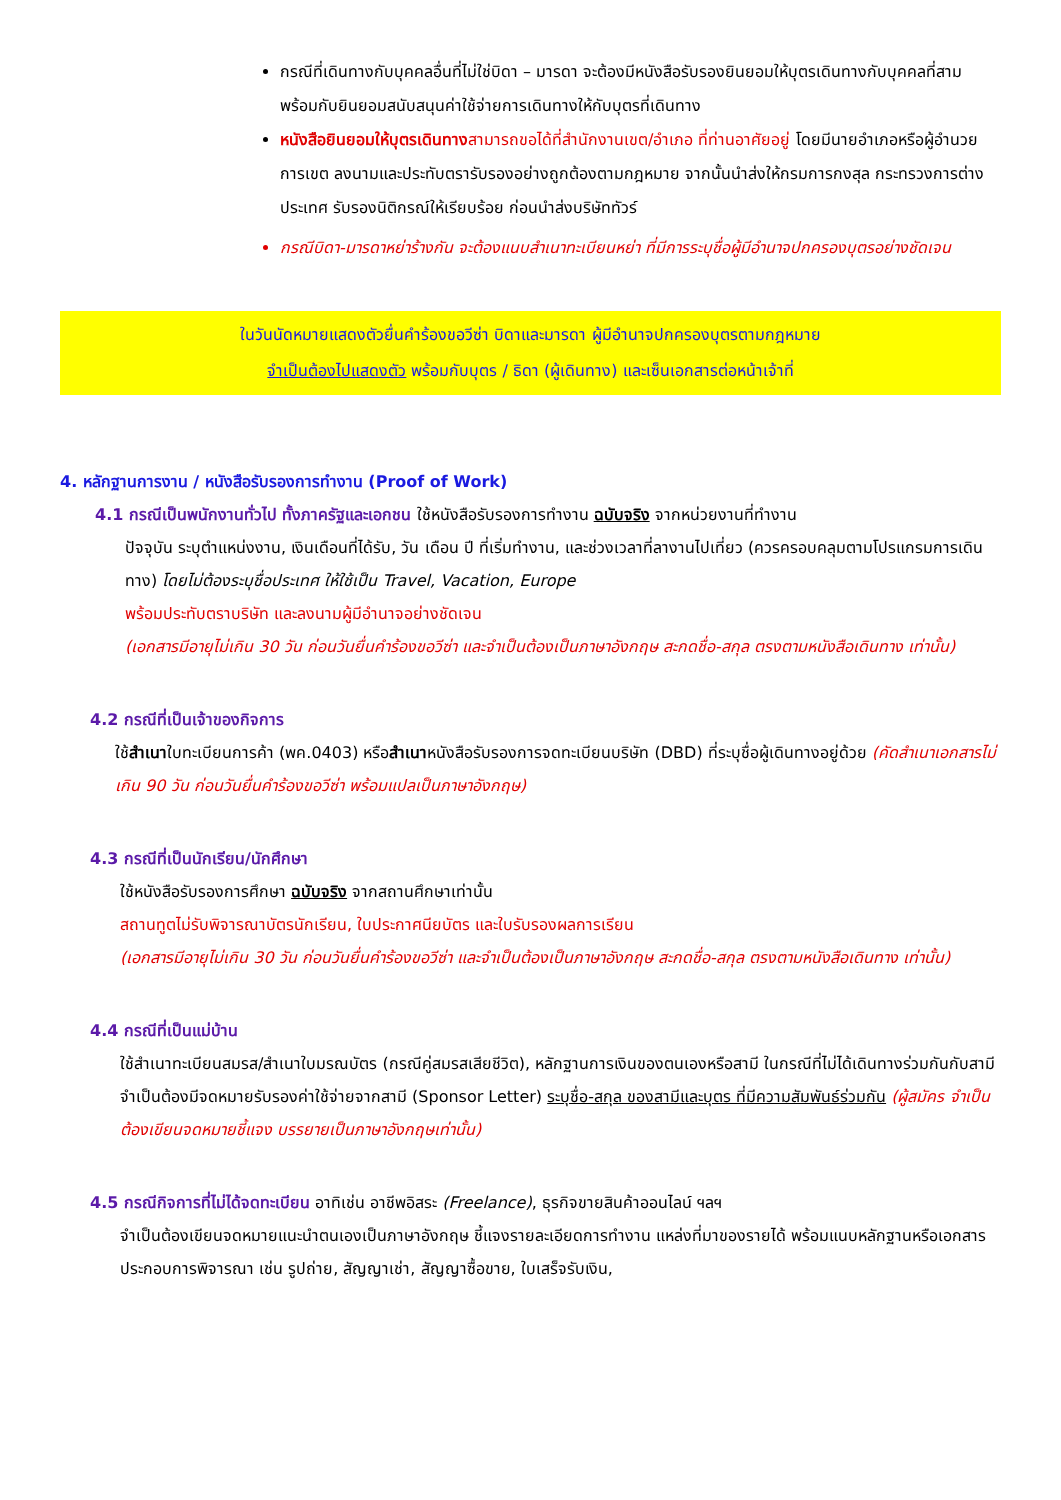กรณีที่เดินทางกับบุคคลอื่นที่ไม่ใช่บิดา – มารดา จะต้องมีหนังสือรับรองยินยอมให้บุตรเดินทางกับบุคคลที่สาม พร้อมกับยินยอมสนับสนุนค่าใช้จ่ายการเดินทางให้กับบุตรที่เดินทาง
หนังสือยินยอมให้บุตรเดินทาง สามารถขอได้ที่สำนักงานเขต/อำเภอ ที่ท่านอาศัยอยู่ โดยมีนายอำเภอหรือผู้อำนวยการเขต ลงนามและประทับตรารับรองอย่างถูกต้องตามกฎหมาย จากนั้นนำส่งให้กรมการกงสุล กระทรวงการต่างประเทศ รับรองนิติกรณ์ให้เรียบร้อย ก่อนนำส่งบริษัททัวร์
กรณีบิดา-มารดาหย่าร้างกัน จะต้องแนบสำเนาทะเบียนหย่า ที่มีการระบุชื่อผู้มีอำนาจปกครองบุตรอย่างชัดเจน
ในวันนัดหมายแสดงตัวยื่นคำร้องขอวีซ่า บิดาและมารดา ผู้มีอำนาจปกครองบุตรตามกฎหมาย
จำเป็นต้องไปแสดงตัว พร้อมกับบุตร / ธิดา (ผู้เดินทาง) และเซ็นเอกสารต่อหน้าเจ้าที่
4. หลักฐานการงาน / หนังสือรับรองการทำงาน (Proof of Work)
4.1 กรณีเป็นพนักงานทั่วไป ทั้งภาครัฐและเอกชน ใช้หนังสือรับรองการทำงาน ฉบับจริง จากหน่วยงานที่ทำงาน
ปัจจุบัน ระบุตำแหน่งงาน, เงินเดือนที่ได้รับ, วัน เดือน ปี ที่เริ่มทำงาน, และช่วงเวลาที่ลางานไปเที่ยว (ควรครอบคลุมตามโปรแกรมการเดินทาง) โดยไม่ต้องระบุชื่อประเทศ ให้ใช้เป็น Travel, Vacation, Europe
พร้อมประทับตราบริษัท และลงนามผู้มีอำนาจอย่างชัดเจน
(เอกสารมีอายุไม่เกิน 30 วัน ก่อนวันยื่นคำร้องขอวีซ่า และจำเป็นต้องเป็นภาษาอังกฤษ สะกดชื่อ-สกุล ตรงตามหนังสือเดินทาง เท่านั้น)
4.2 กรณีที่เป็นเจ้าของกิจการ
ใช้สำเนาใบทะเบียนการค้า (พค.0403) หรือสำเนาหนังสือรับรองการจดทะเบียนบริษัท (DBD) ที่ระบุชื่อผู้เดินทางอยู่ด้วย (คัดสำเนาเอกสารไม่เกิน 90 วัน ก่อนวันยื่นคำร้องขอวีซ่า พร้อมแปลเป็นภาษาอังกฤษ)
4.3 กรณีที่เป็นนักเรียน/นักศึกษา
ใช้หนังสือรับรองการศึกษา ฉบับจริง จากสถานศึกษาเท่านั้น
สถานทูตไม่รับพิจารณาบัตรนักเรียน, ใบประกาศนียบัตร และใบรับรองผลการเรียน
(เอกสารมีอายุไม่เกิน 30 วัน ก่อนวันยื่นคำร้องขอวีซ่า และจำเป็นต้องเป็นภาษาอังกฤษ สะกดชื่อ-สกุล ตรงตามหนังสือเดินทาง เท่านั้น)
4.4 กรณีที่เป็นแม่บ้าน
ใช้สำเนาทะเบียนสมรส/สำเนาใบมรณบัตร (กรณีคู่สมรสเสียชีวิต), หลักฐานการเงินของตนเองหรือสามี ในกรณีที่ไม่ได้เดินทางร่วมกันกับสามี จำเป็นต้องมีจดหมายรับรองค่าใช้จ่ายจากสามี (Sponsor Letter) ระบุชื่อ-สกุล ของสามีและบุตร ที่มีความสัมพันธ์ร่วมกัน (ผู้สมัคร จำเป็นต้องเขียนจดหมายชี้แจง บรรยายเป็นภาษาอังกฤษเท่านั้น)
4.5 กรณีกิจการที่ไม่ได้จดทะเบียน อาทิเช่น อาชีพอิสระ (Freelance), ธุรกิจขายสินค้าออนไลน์ ฯลฯ
จำเป็นต้องเขียนจดหมายแนะนำตนเองเป็นภาษาอังกฤษ ชี้แจงรายละเอียดการทำงาน แหล่งที่มาของรายได้ พร้อมแนบหลักฐานหรือเอกสารประกอบการพิจารณา เช่น รูปถ่าย, สัญญาเช่า, สัญญาซื้อขาย, ใบเสร็จรับเงิน,